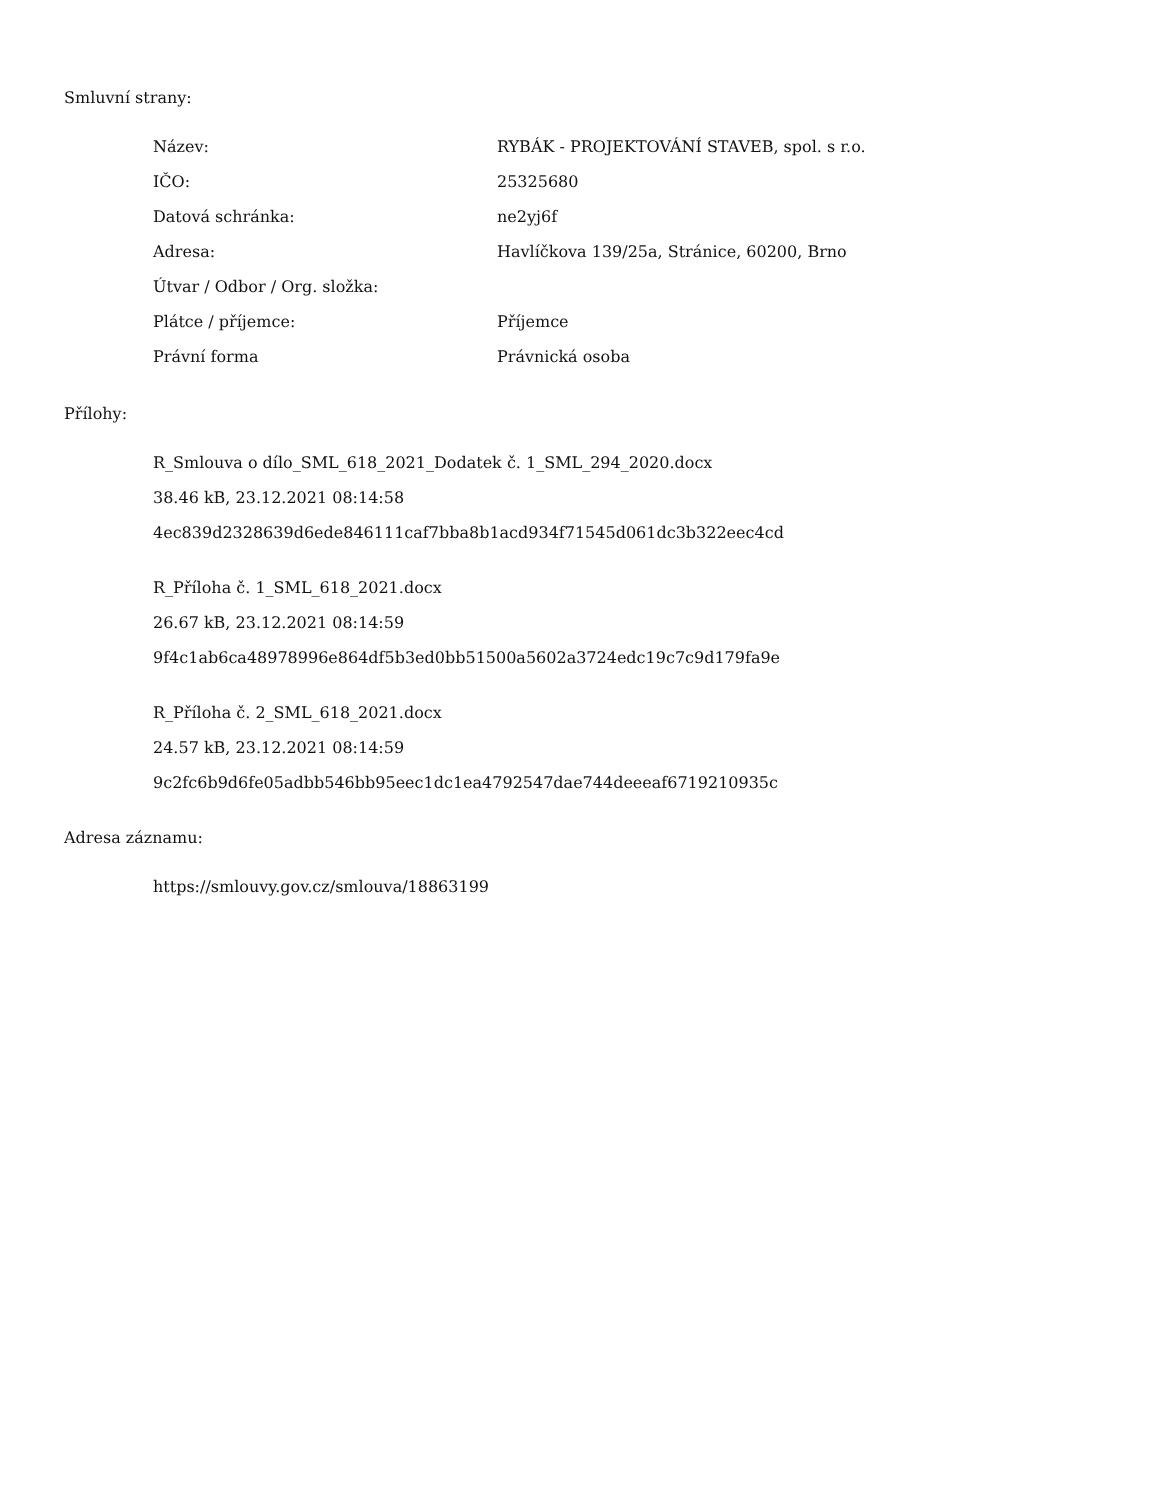Smluvní strany:
| Název: | RYBÁK - PROJEKTOVÁNÍ STAVEB, spol. s r.o. |
| IČO: | 25325680 |
| Datová schránka: | ne2yj6f |
| Adresa: | Havlíčkova 139/25a, Stránice, 60200, Brno |
| Útvar / Odbor / Org. složka: | |
| Plátce / příjemce: | Příjemce |
| Právní forma | Právnická osoba |
Přílohy:
R_Smlouva o dílo_SML_618_2021_Dodatek č. 1_SML_294_2020.docx
38.46 kB, 23.12.2021 08:14:58
4ec839d2328639d6ede846111caf7bba8b1acd934f71545d061dc3b322eec4cd
R_Příloha č. 1_SML_618_2021.docx
26.67 kB, 23.12.2021 08:14:59
9f4c1ab6ca48978996e864df5b3ed0bb51500a5602a3724edc19c7c9d179fa9e
R_Příloha č. 2_SML_618_2021.docx
24.57 kB, 23.12.2021 08:14:59
9c2fc6b9d6fe05adbb546bb95eec1dc1ea4792547dae744deeeaf6719210935c
Adresa záznamu:
https://smlouvy.gov.cz/smlouva/18863199